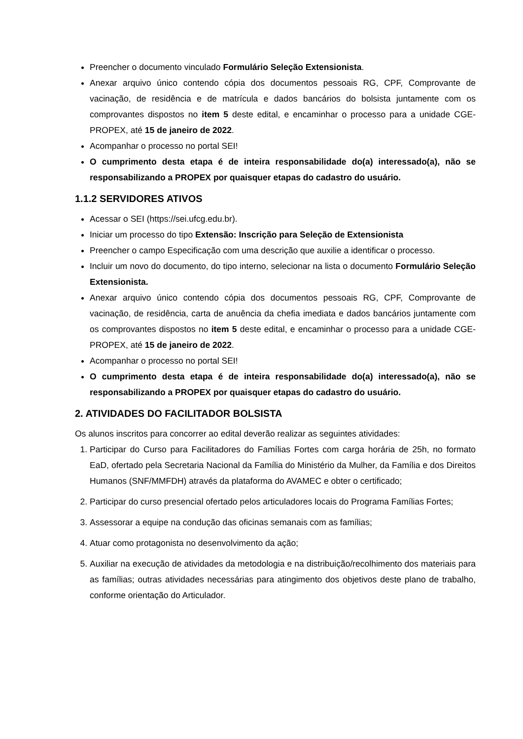Preencher o documento vinculado Formulário Seleção Extensionista.
Anexar arquivo único contendo cópia dos documentos pessoais RG, CPF, Comprovante de vacinação, de residência e de matrícula e dados bancários do bolsista juntamente com os comprovantes dispostos no item 5 deste edital, e encaminhar o processo para a unidade CGE-PROPEX, até 15 de janeiro de 2022.
Acompanhar o processo no portal SEI!
O cumprimento desta etapa é de inteira responsabilidade do(a) interessado(a), não se responsabilizando a PROPEX por quaisquer etapas do cadastro do usuário.
1.1.2 SERVIDORES ATIVOS
Acessar o SEI (https://sei.ufcg.edu.br).
Iniciar um processo do tipo Extensão: Inscrição para Seleção de Extensionista
Preencher o campo Especificação com uma descrição que auxilie a identificar o processo.
Incluir um novo do documento, do tipo interno, selecionar na lista o documento Formulário Seleção Extensionista.
Anexar arquivo único contendo cópia dos documentos pessoais RG, CPF, Comprovante de vacinação, de residência, carta de anuência da chefia imediata e dados bancários juntamente com os comprovantes dispostos no item 5 deste edital, e encaminhar o processo para a unidade CGE-PROPEX, até 15 de janeiro de 2022.
Acompanhar o processo no portal SEI!
O cumprimento desta etapa é de inteira responsabilidade do(a) interessado(a), não se responsabilizando a PROPEX por quaisquer etapas do cadastro do usuário.
2. ATIVIDADES DO FACILITADOR BOLSISTA
Os alunos inscritos para concorrer ao edital deverão realizar as seguintes atividades:
1. Participar do Curso para Facilitadores do Famílias Fortes com carga horária de 25h, no formato EaD, ofertado pela Secretaria Nacional da Família do Ministério da Mulher, da Família e dos Direitos Humanos (SNF/MMFDH) através da plataforma do AVAMEC e obter o certificado;
2. Participar do curso presencial ofertado pelos articuladores locais do Programa Famílias Fortes;
3. Assessorar a equipe na condução das oficinas semanais com as famílias;
4. Atuar como protagonista no desenvolvimento da ação;
5. Auxiliar na execução de atividades da metodologia e na distribuição/recolhimento dos materiais para as famílias; outras atividades necessárias para atingimento dos objetivos deste plano de trabalho, conforme orientação do Articulador.